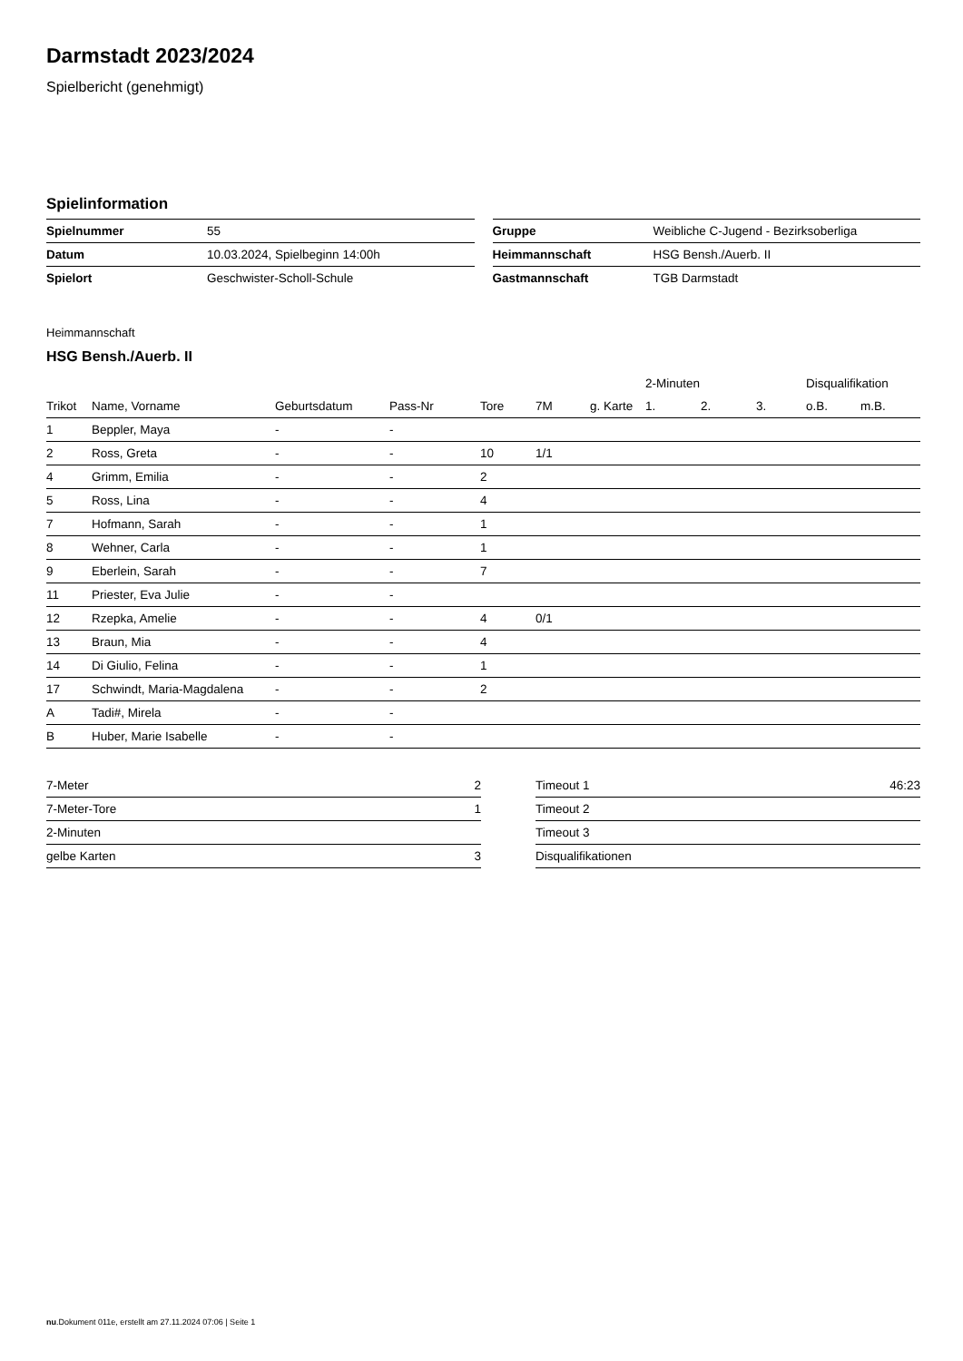Darmstadt 2023/2024
Spielbericht (genehmigt)
Spielinformation
| Spielnummer | 55 |
| Datum | 10.03.2024, Spielbeginn 14:00h |
| Spielort | Geschwister-Scholl-Schule |
| Gruppe | Weibliche C-Jugend - Bezirksoberliga |
| Heimmannschaft | HSG Bensh./Auerb. II |
| Gastmannschaft | TGB Darmstadt |
Heimmannschaft
HSG Bensh./Auerb. II
| | | | | | | | 2-Minuten | | | Disqualifikation | |
| --- | --- | --- | --- | --- | --- | --- | --- | --- | --- | --- | --- |
| Trikot | Name, Vorname | Geburtsdatum | Pass-Nr | Tore | 7M | g. Karte | 1. | 2. | 3. | o.B. | m.B. |
| 1 | Beppler, Maya | - | - | | | | | | | | |
| 2 | Ross, Greta | - | - | 10 | 1/1 | | | | | | |
| 4 | Grimm, Emilia | - | - | 2 | | | | | | | |
| 5 | Ross, Lina | - | - | 4 | | | | | | | |
| 7 | Hofmann, Sarah | - | - | 1 | | | | | | | |
| 8 | Wehner, Carla | - | - | 1 | | | | | | | |
| 9 | Eberlein, Sarah | - | - | 7 | | | | | | | |
| 11 | Priester, Eva Julie | - | - | | | | | | | | |
| 12 | Rzepka, Amelie | - | - | 4 | 0/1 | | | | | | |
| 13 | Braun, Mia | - | - | 4 | | | | | | | |
| 14 | Di Giulio, Felina | - | - | 1 | | | | | | | |
| 17 | Schwindt, Maria-Magdalena | - | - | 2 | | | | | | | |
| A | Tadi#, Mirela | - | - | | | | | | | | |
| B | Huber, Marie Isabelle | - | - | | | | | | | | |
| 7-Meter | 2 |
| 7-Meter-Tore | 1 |
| 2-Minuten | |
| gelbe Karten | 3 |
| Timeout 1 | 46:23 |
| Timeout 2 | |
| Timeout 3 | |
| Disqualifikationen | |
nu.Dokument 011e, erstellt am 27.11.2024 07:06 | Seite 1